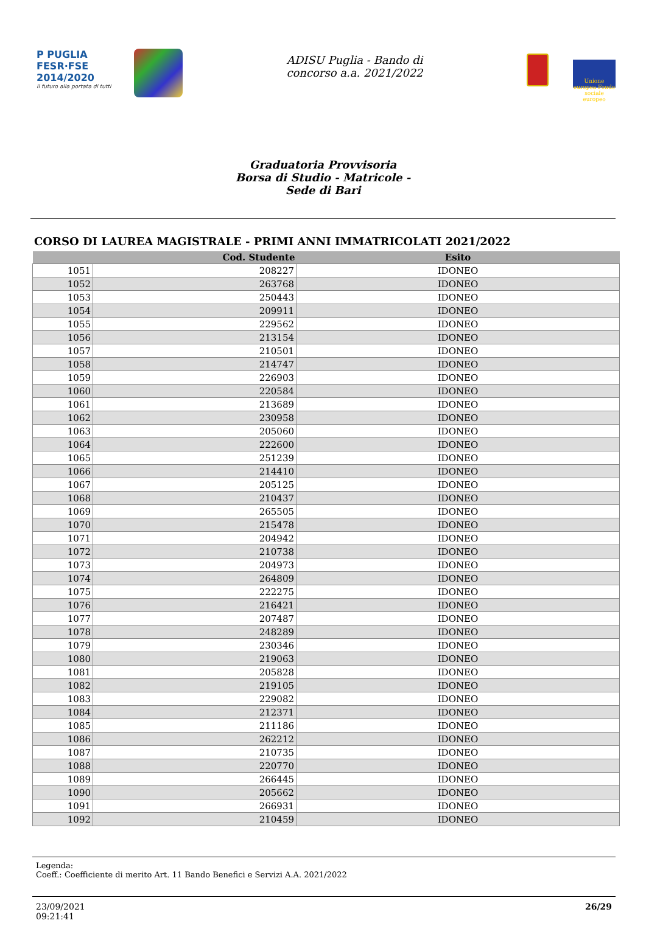P PUGLIA
FESR·FSE
2014/2020
Il futuro alla portata di tutti
ADISU Puglia - Bando di
concorso a.a. 2021/2022
Unione europea Fondo sociale europeo
Graduatoria Provvisoria
Borsa di Studio - Matricole -
Sede di Bari
CORSO DI LAUREA MAGISTRALE - PRIMI ANNI IMMATRICOLATI 2021/2022
| | Cod. Studente | Esito |
| --- | --- | --- |
| 1051 | 208227 | IDONEO |
| 1052 | 263768 | IDONEO |
| 1053 | 250443 | IDONEO |
| 1054 | 209911 | IDONEO |
| 1055 | 229562 | IDONEO |
| 1056 | 213154 | IDONEO |
| 1057 | 210501 | IDONEO |
| 1058 | 214747 | IDONEO |
| 1059 | 226903 | IDONEO |
| 1060 | 220584 | IDONEO |
| 1061 | 213689 | IDONEO |
| 1062 | 230958 | IDONEO |
| 1063 | 205060 | IDONEO |
| 1064 | 222600 | IDONEO |
| 1065 | 251239 | IDONEO |
| 1066 | 214410 | IDONEO |
| 1067 | 205125 | IDONEO |
| 1068 | 210437 | IDONEO |
| 1069 | 265505 | IDONEO |
| 1070 | 215478 | IDONEO |
| 1071 | 204942 | IDONEO |
| 1072 | 210738 | IDONEO |
| 1073 | 204973 | IDONEO |
| 1074 | 264809 | IDONEO |
| 1075 | 222275 | IDONEO |
| 1076 | 216421 | IDONEO |
| 1077 | 207487 | IDONEO |
| 1078 | 248289 | IDONEO |
| 1079 | 230346 | IDONEO |
| 1080 | 219063 | IDONEO |
| 1081 | 205828 | IDONEO |
| 1082 | 219105 | IDONEO |
| 1083 | 229082 | IDONEO |
| 1084 | 212371 | IDONEO |
| 1085 | 211186 | IDONEO |
| 1086 | 262212 | IDONEO |
| 1087 | 210735 | IDONEO |
| 1088 | 220770 | IDONEO |
| 1089 | 266445 | IDONEO |
| 1090 | 205662 | IDONEO |
| 1091 | 266931 | IDONEO |
| 1092 | 210459 | IDONEO |
Legenda:
Coeff.: Coefficiente di merito Art. 11 Bando Benefici e Servizi A.A. 2021/2022
23/09/2021
09:21:41
26/29